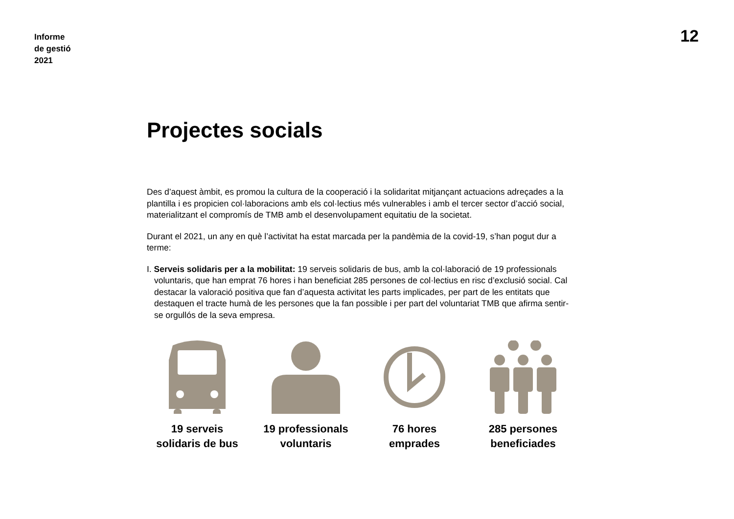Informe
de gestió
2021
12
Projectes socials
Des d’aquest àmbit, es promou la cultura de la cooperació i la solidaritat mitjançant actuacions adreçades a la plantilla i es propicien col·laboracions amb els col·lectius més vulnerables i amb el tercer sector d’acció social, materialitzant el compromís de TMB amb el desenvolupament equitatiu de la societat.
Durant el 2021, un any en què l’activitat ha estat marcada per la pandèmia de la covid-19, s’han pogut dur a terme:
I. Serveis solidaris per a la mobilitat: 19 serveis solidaris de bus, amb la col·laboració de 19 professionals voluntaris, que han emprat 76 hores i han beneficiat 285 persones de col·lectius en risc d’exclusió social. Cal destacar la valoració positiva que fan d’aquesta activitat les parts implicades, per part de les entitats que destaquen el tracte humà de les persones que la fan possible i per part del voluntariat TMB que afirma sentir-se orgullós de la seva empresa.
19 serveis
solidaris de bus
19 professionals
voluntaris
76 hores
emprades
285 persones
beneficiades